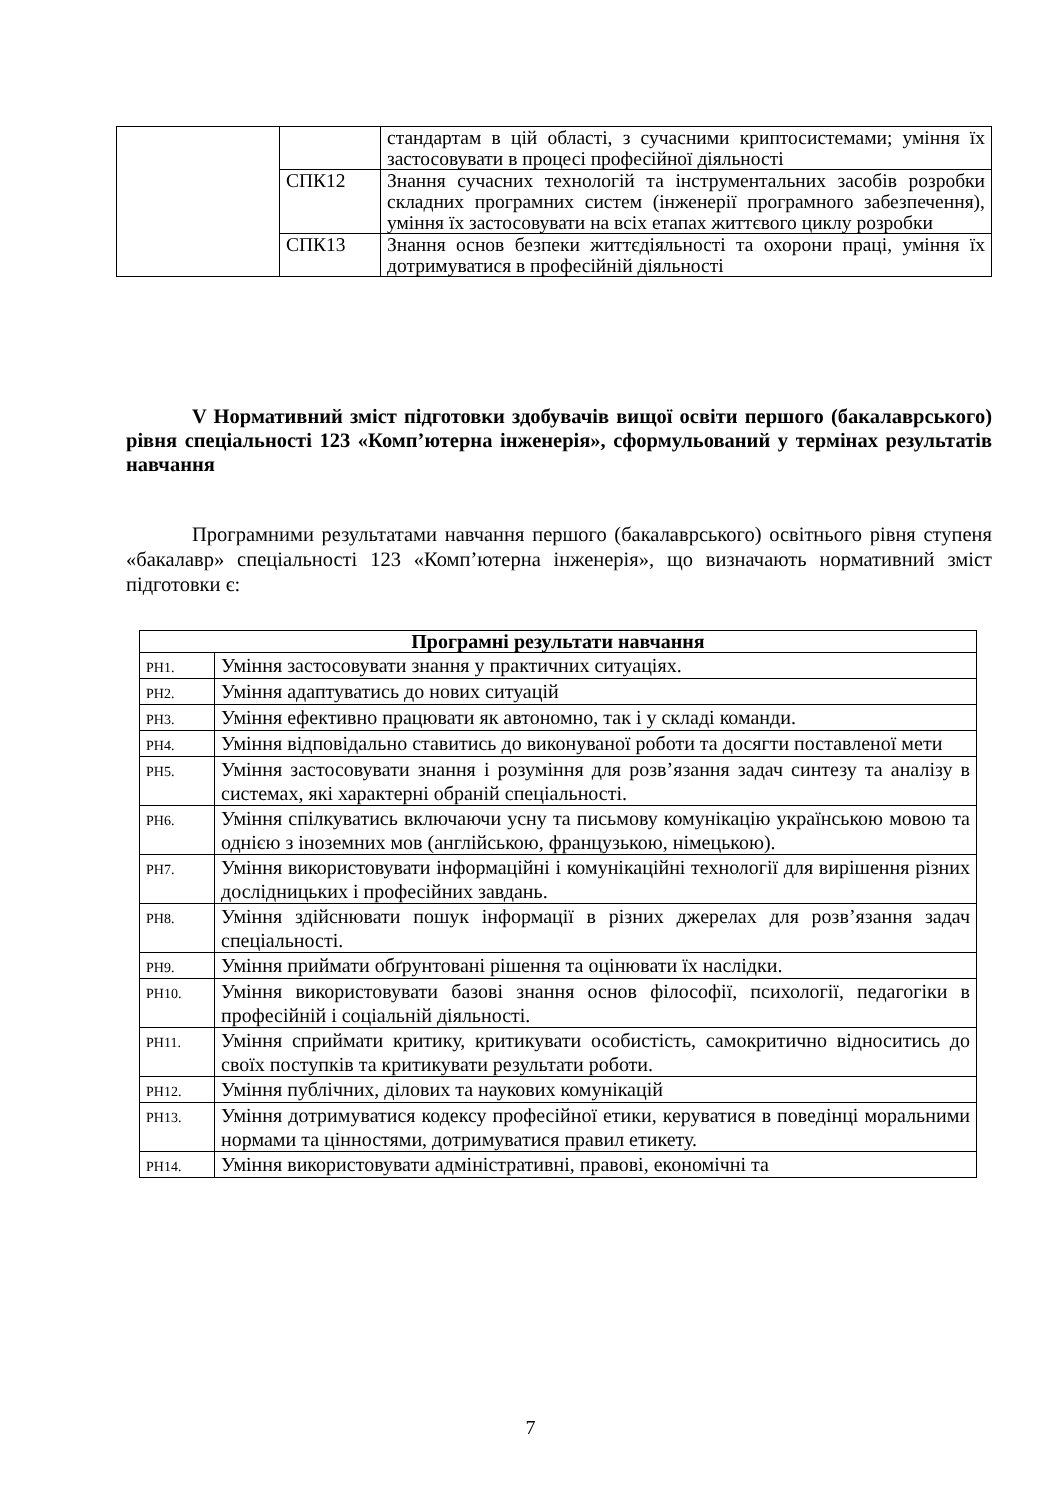| | | стандартам в цій області, з сучасними криптосистемами; уміння їх застосовувати в процесі професійної діяльності |
| | СПК12 | Знання сучасних технологій та інструментальних засобів розробки складних програмних систем (інженерії програмного забезпечення), уміння їх застосовувати на всіх етапах життєвого циклу розробки |
| | СПК13 | Знання основ безпеки життєдіяльності та охорони праці, уміння їх дотримуватися в професійній діяльності |
V Нормативний зміст підготовки здобувачів вищої освіти першого (бакалаврського) рівня спеціальності 123 «Комп’ютерна інженерія», сформульований у термінах результатів навчання
Програмними результатами навчання першого (бакалаврського) освітнього рівня ступеня «бакалавр» спеціальності 123 «Комп’ютерна інженерія», що визначають нормативний зміст підготовки є:
| Програмні результати навчання | |
| --- | --- |
| РН1. | Уміння застосовувати знання у практичних ситуаціях. |
| РН2. | Уміння адаптуватись до нових ситуацій |
| РН3. | Уміння ефективно працювати як автономно, так і у складі команди. |
| РН4. | Уміння відповідально ставитись до виконуваної роботи та досягти поставленої мети |
| РН5. | Уміння застосовувати знання і розуміння для розв’язання задач синтезу та аналізу в системах, які характерні обраній спеціальності. |
| РН6. | Уміння спілкуватись включаючи усну та письмову комунікацію українською мовою та однією з іноземних мов (англійською, французькою, німецькою). |
| РН7. | Уміння використовувати інформаційні і комунікаційні технології для вирішення різних дослідницьких і професійних завдань. |
| РН8. | Уміння здійснювати пошук інформації в різних джерелах для розв’язання задач спеціальності. |
| РН9. | Уміння приймати обґрунтовані рішення та оцінювати їх наслідки. |
| РН10. | Уміння використовувати базові знання основ філософії, психології, педагогіки в професійній і соціальній діяльності. |
| РН11. | Уміння сприймати критику, критикувати особистість, самокритично відноситись до своїх поступків та критикувати результати роботи. |
| РН12. | Уміння публічних, ділових та наукових комунікацій |
| РН13. | Уміння дотримуватися кодексу професійної етики, керуватися в поведінці моральними нормами та цінностями, дотримуватися правил етикету. |
| РН14. | Уміння використовувати адміністративні, правові, економічні та |
7